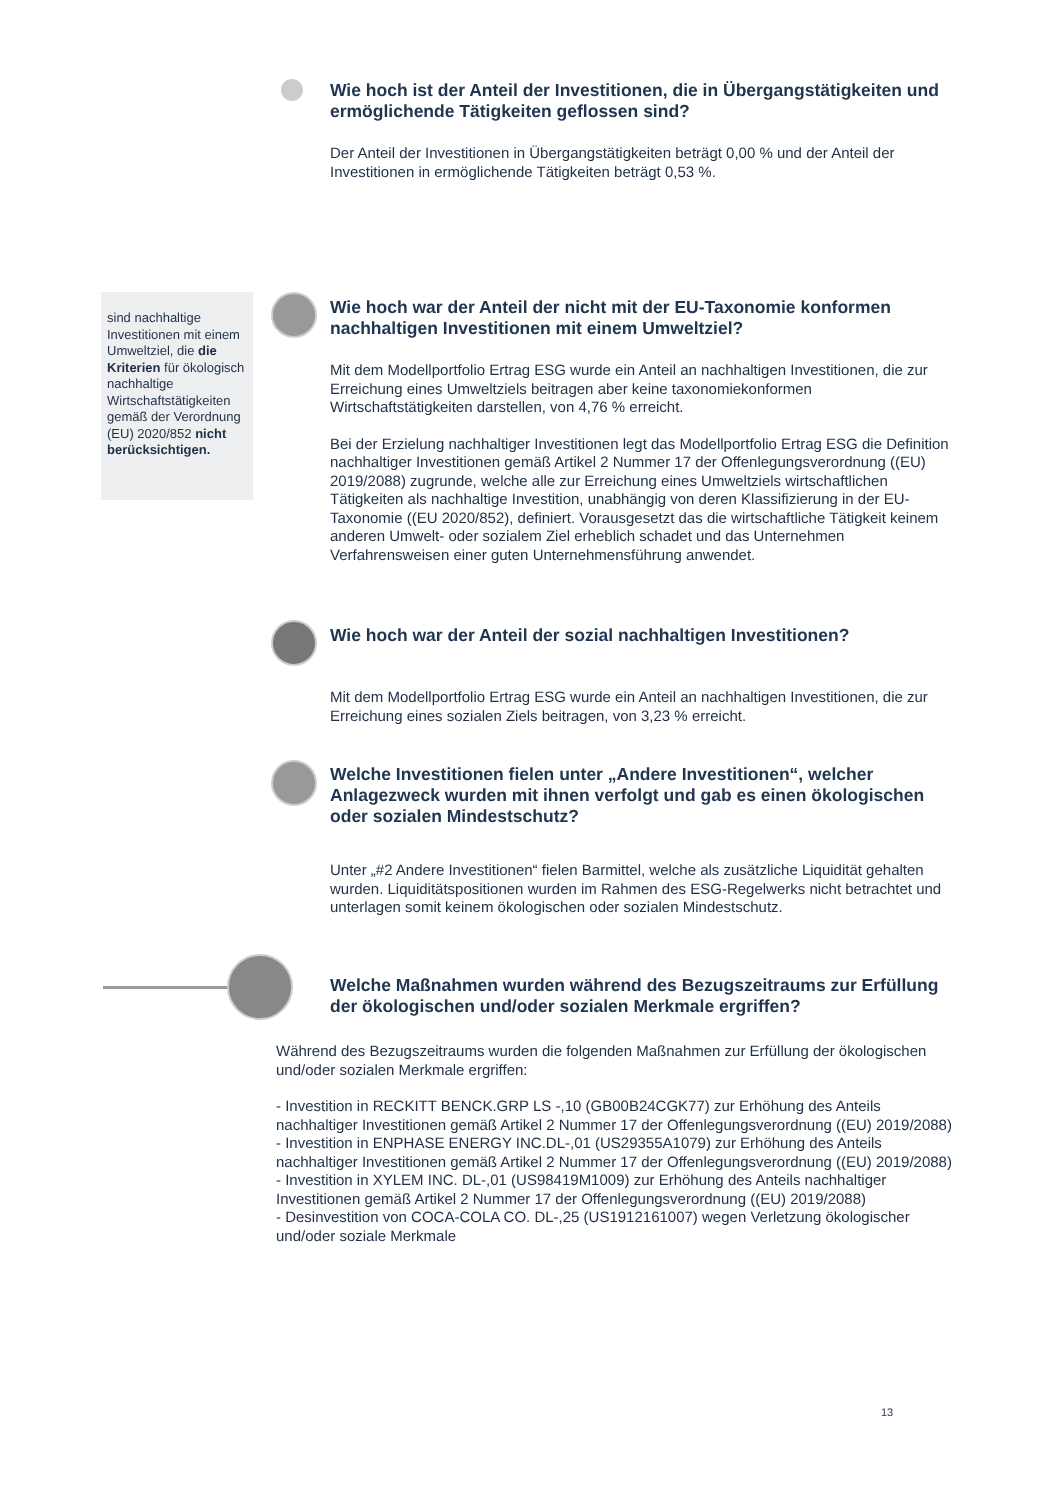Wie hoch ist der Anteil der Investitionen, die in Übergangstätigkeiten und ermöglichende Tätigkeiten geflossen sind?
Der Anteil der Investitionen in Übergangstätigkeiten beträgt 0,00 % und der Anteil der Investitionen in ermöglichende Tätigkeiten beträgt 0,53 %.
sind nachhaltige Investitionen mit einem Umweltziel, die die Kriterien für ökologisch nachhaltige Wirtschaftstätigkeiten gemäß der Verordnung (EU) 2020/852 nicht berücksichtigen.
Wie hoch war der Anteil der nicht mit der EU-Taxonomie konformen nachhaltigen Investitionen mit einem Umweltziel?
Mit dem Modellportfolio Ertrag ESG wurde ein Anteil an nachhaltigen Investitionen, die zur Erreichung eines Umweltziels beitragen aber keine taxonomiekonformen Wirtschaftstätigkeiten darstellen, von 4,76 % erreicht.
Bei der Erzielung nachhaltiger Investitionen legt das Modellportfolio Ertrag ESG die Definition nachhaltiger Investitionen gemäß Artikel 2 Nummer 17 der Offenlegungsverordnung ((EU) 2019/2088) zugrunde, welche alle zur Erreichung eines Umweltziels wirtschaftlichen Tätigkeiten als nachhaltige Investition, unabhängig von deren Klassifizierung in der EU-Taxonomie ((EU 2020/852), definiert. Vorausgesetzt das die wirtschaftliche Tätigkeit keinem anderen Umwelt- oder sozialem Ziel erheblich schadet und das Unternehmen Verfahrensweisen einer guten Unternehmensführung anwendet.
Wie hoch war der Anteil der sozial nachhaltigen Investitionen?
Mit dem Modellportfolio Ertrag ESG wurde ein Anteil an nachhaltigen Investitionen, die zur Erreichung eines sozialen Ziels beitragen, von 3,23 % erreicht.
Welche Investitionen fielen unter „Andere Investitionen“, welcher Anlagezweck wurden mit ihnen verfolgt und gab es einen ökologischen oder sozialen Mindestschutz?
Unter „#2 Andere Investitionen“ fielen Barmittel, welche als zusätzliche Liquidität gehalten wurden. Liquiditätspositionen wurden im Rahmen des ESG-Regelwerks nicht betrachtet und unterlagen somit keinem ökologischen oder sozialen Mindestschutz.
Welche Maßnahmen wurden während des Bezugszeitraums zur Erfüllung der ökologischen und/oder sozialen Merkmale ergriffen?
Während des Bezugszeitraums wurden die folgenden Maßnahmen zur Erfüllung der ökologischen und/oder sozialen Merkmale ergriffen:
- Investition in RECKITT BENCK.GRP LS -,10 (GB00B24CGK77) zur Erhöhung des Anteils nachhaltiger Investitionen gemäß Artikel 2 Nummer 17 der Offenlegungsverordnung ((EU) 2019/2088)
- Investition in ENPHASE ENERGY INC.DL-,01 (US29355A1079) zur Erhöhung des Anteils nachhaltiger Investitionen gemäß Artikel 2 Nummer 17 der Offenlegungsverordnung ((EU) 2019/2088)
- Investition in XYLEM INC. DL-,01 (US98419M1009) zur Erhöhung des Anteils nachhaltiger Investitionen gemäß Artikel 2 Nummer 17 der Offenlegungsverordnung ((EU) 2019/2088)
- Desinvestition von COCA-COLA CO. DL-,25 (US1912161007) wegen Verletzung ökologischer und/oder soziale Merkmale
13